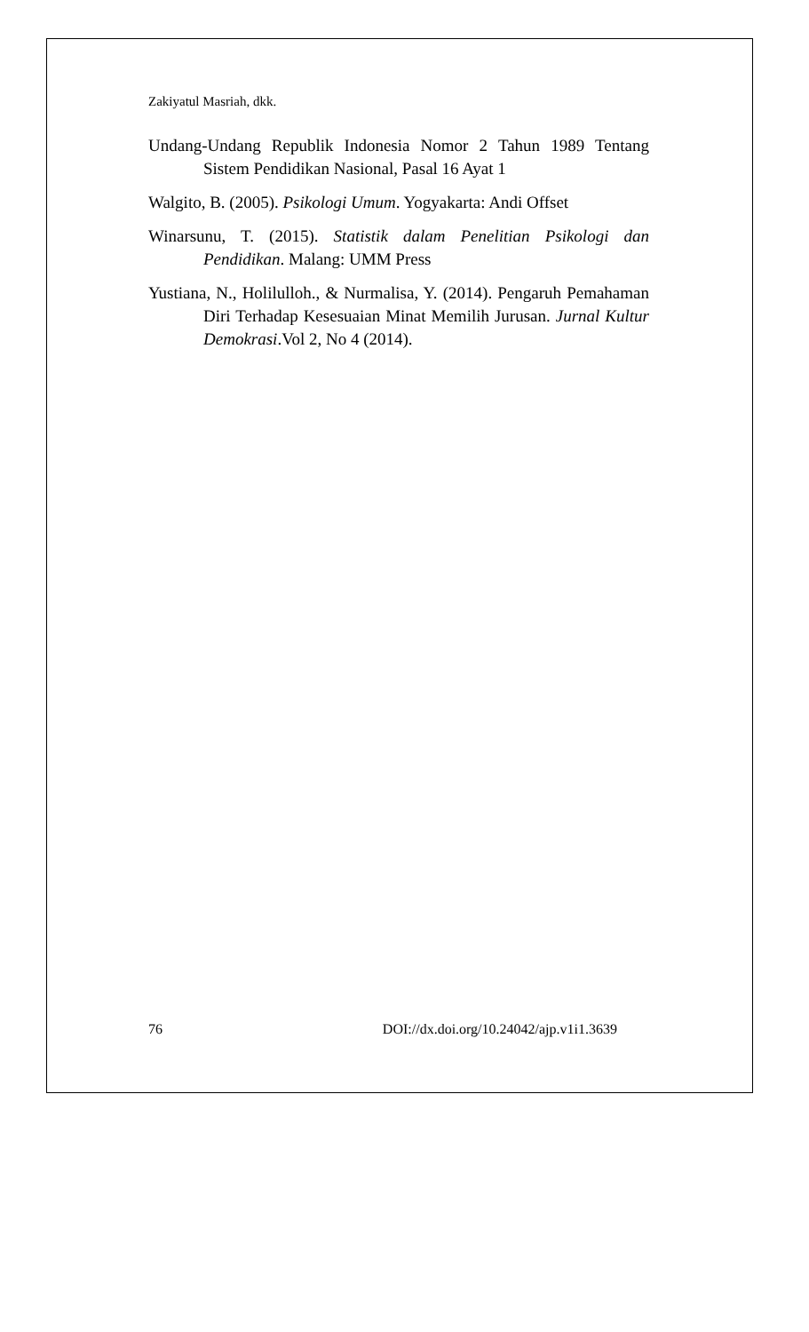Zakiyatul Masriah, dkk.
Undang-Undang Republik Indonesia Nomor 2 Tahun 1989 Tentang Sistem Pendidikan Nasional, Pasal 16 Ayat 1
Walgito, B. (2005). Psikologi Umum. Yogyakarta: Andi Offset
Winarsunu, T. (2015). Statistik dalam Penelitian Psikologi dan Pendidikan. Malang: UMM Press
Yustiana, N., Holilulloh., & Nurmalisa, Y. (2014). Pengaruh Pemahaman Diri Terhadap Kesesuaian Minat Memilih Jurusan. Jurnal Kultur Demokrasi.Vol 2, No 4 (2014).
76 DOI://dx.doi.org/10.24042/ajp.v1i1.3639